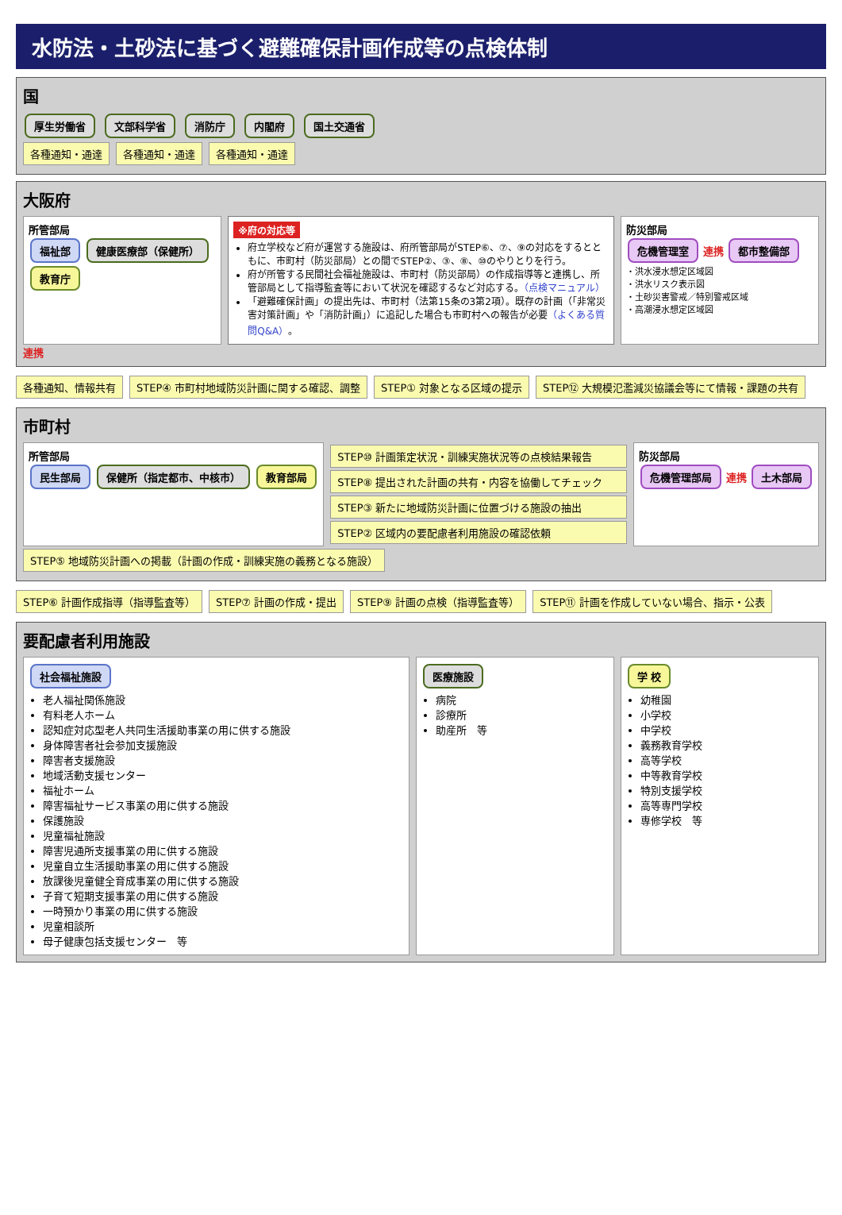水防法・土砂法に基づく避難確保計画作成等の点検体制
国
厚生労働省 文部科学省 消防庁 内閣府 国土交通省
各種通知・通達
各種通知・通達
各種通知・通達
大阪府
所管部局
福祉部 健康医療部（保健所） 教育庁
※府の対応等
府立学校など府が運営する施設は、府所管部局がSTEP⑥、⑦、⑨の対応をするとともに、市町村（防災部局）との間でSTEP②、③、⑧、⑩のやりとりを行う。
府が所管する民間社会福祉施設は、市町村（防災部局）の作成指導等と連携し、所管部局として指導監査等において状況を確認するなど対応する。（点検マニュアル）
「避難確保計画」の提出先は、市町村（法第15条の3第2項）。既存の計画（「非常災害対策計画」や「消防計画」）に追記した場合も市町村への報告が必要（よくある質問Q&A）。
防災部局
危機管理室 連携 都市整備部
・洪水浸水想定区域図
・洪水リスク表示図
・土砂災害警戒／特別警戒区域
・高潮浸水想定区域図
連携
各種通知、情報共有
STEP④ 市町村地域防災計画に関する確認、調整
STEP① 対象となる区域の提示
STEP⑫ 大規模氾濫減災協議会等にて情報・課題の共有
市町村
所管部局
民生部局 保健所（指定都市、中核市） 教育部局
STEP⑩ 計画策定状況・訓練実施状況等の点検結果報告
STEP⑧ 提出された計画の共有・内容を協働してチェック
STEP③ 新たに地域防災計画に位置づける施設の抽出
STEP② 区域内の要配慮者利用施設の確認依頼
防災部局
危機管理部局 連携 土木部局
STEP⑤ 地域防災計画への掲載（計画の作成・訓練実施の義務となる施設）
STEP⑥ 計画作成指導（指導監査等）
STEP⑦ 計画の作成・提出
STEP⑨ 計画の点検（指導監査等）
STEP⑪ 計画を作成していない場合、指示・公表
要配慮者利用施設
社会福祉施設
老人福祉関係施設
有料老人ホーム
認知症対応型老人共同生活援助事業の用に供する施設
身体障害者社会参加支援施設
障害者支援施設
地域活動支援センター
福祉ホーム
障害福祉サービス事業の用に供する施設
保護施設
児童福祉施設
障害児通所支援事業の用に供する施設
児童自立生活援助事業の用に供する施設
放課後児童健全育成事業の用に供する施設
子育て短期支援事業の用に供する施設
一時預かり事業の用に供する施設
児童相談所
母子健康包括支援センター　等
医療施設
病院
診療所
助産所　等
学 校
幼稚園
小学校
中学校
義務教育学校
高等学校
中等教育学校
特別支援学校
高等専門学校
専修学校　等